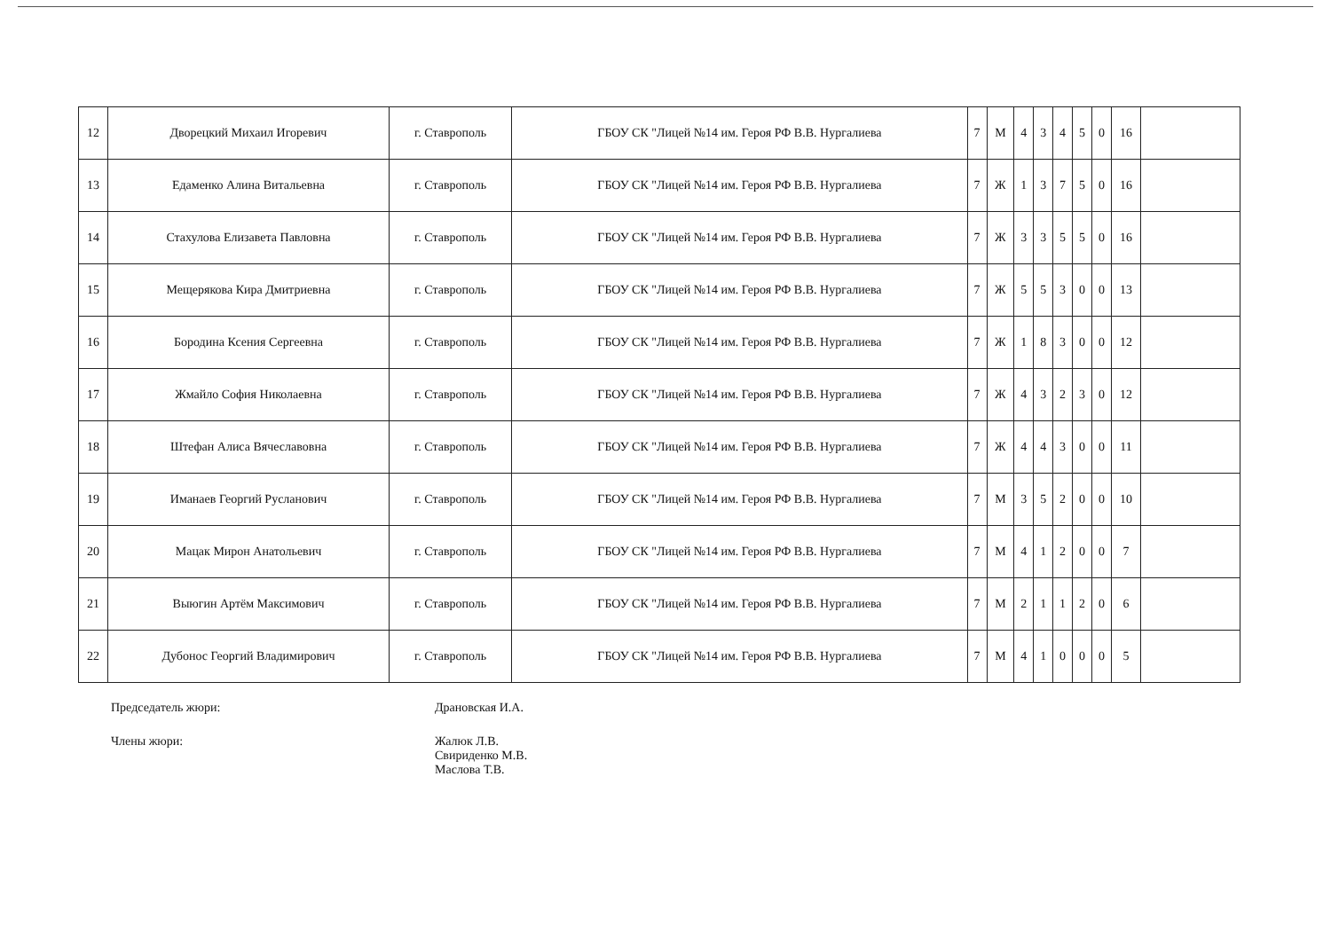| 12 | Дворецкий Михаил Игоревич | г. Ставрополь | ГБОУ СК "Лицей №14 им. Героя РФ В.В. Нургалиева | 7 | М | 4 | 3 | 4 | 5 | 0 | 16 | |
| 13 | Едаменко Алина Витальевна | г. Ставрополь | ГБОУ СК "Лицей №14 им. Героя РФ В.В. Нургалиева | 7 | Ж | 1 | 3 | 7 | 5 | 0 | 16 | |
| 14 | Стахулова Елизавета Павловна | г. Ставрополь | ГБОУ СК "Лицей №14 им. Героя РФ В.В. Нургалиева | 7 | Ж | 3 | 3 | 5 | 5 | 0 | 16 | |
| 15 | Мещерякова Кира Дмитриевна | г. Ставрополь | ГБОУ СК "Лицей №14 им. Героя РФ В.В. Нургалиева | 7 | Ж | 5 | 5 | 3 | 0 | 0 | 13 | |
| 16 | Бородина Ксения Сергеевна | г. Ставрополь | ГБОУ СК "Лицей №14 им. Героя РФ В.В. Нургалиева | 7 | Ж | 1 | 8 | 3 | 0 | 0 | 12 | |
| 17 | Жмайло София Николаевна | г. Ставрополь | ГБОУ СК "Лицей №14 им. Героя РФ В.В. Нургалиева | 7 | Ж | 4 | 3 | 2 | 3 | 0 | 12 | |
| 18 | Штефан Алиса Вячеславовна | г. Ставрополь | ГБОУ СК "Лицей №14 им. Героя РФ В.В. Нургалиева | 7 | Ж | 4 | 4 | 3 | 0 | 0 | 11 | |
| 19 | Иманаев Георгий Русланович | г. Ставрополь | ГБОУ СК "Лицей №14 им. Героя РФ В.В. Нургалиева | 7 | М | 3 | 5 | 2 | 0 | 0 | 10 | |
| 20 | Мацак Мирон Анатольевич | г. Ставрополь | ГБОУ СК "Лицей №14 им. Героя РФ В.В. Нургалиева | 7 | М | 4 | 1 | 2 | 0 | 0 | 7 | |
| 21 | Выюгин Артём Максимович | г. Ставрополь | ГБОУ СК "Лицей №14 им. Героя РФ В.В. Нургалиева | 7 | М | 2 | 1 | 1 | 2 | 0 | 6 | |
| 22 | Дубонос Георгий Владимирович | г. Ставрополь | ГБОУ СК "Лицей №14 им. Героя РФ В.В. Нургалиева | 7 | М | 4 | 1 | 0 | 0 | 0 | 5 | |
Председатель жюри: Драновская И.А.
Члены жюри: Жалюк Л.В.
Свириденко М.В.
Маслова Т.В.